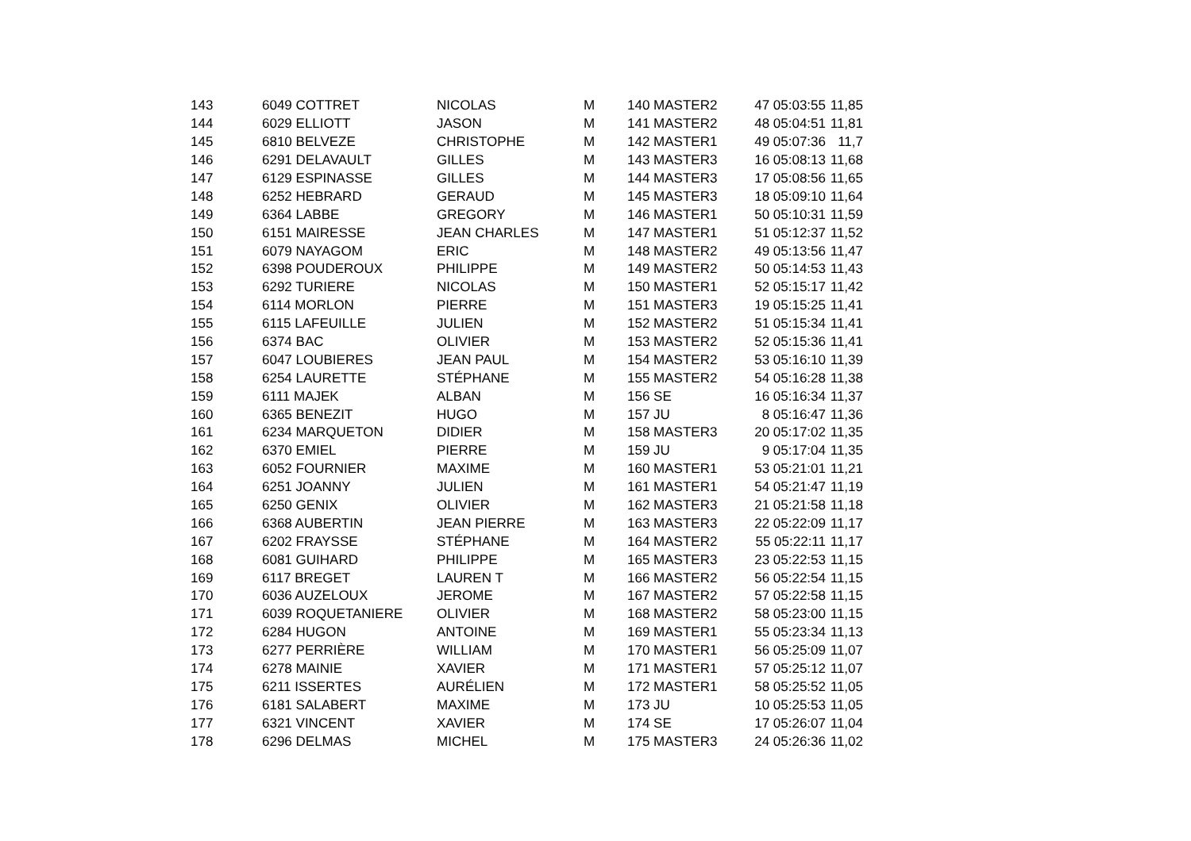| 143 | 6049 COTTRET | NICOLAS | M | 140 MASTER2 | 47 05:03:55 | 11,85 |
| 144 | 6029 ELLIOTT | JASON | M | 141 MASTER2 | 48 05:04:51 | 11,81 |
| 145 | 6810 BELVEZE | CHRISTOPHE | M | 142 MASTER1 | 49 05:07:36 | 11,7 |
| 146 | 6291 DELAVAULT | GILLES | M | 143 MASTER3 | 16 05:08:13 | 11,68 |
| 147 | 6129 ESPINASSE | GILLES | M | 144 MASTER3 | 17 05:08:56 | 11,65 |
| 148 | 6252 HEBRARD | GERAUD | M | 145 MASTER3 | 18 05:09:10 | 11,64 |
| 149 | 6364 LABBE | GREGORY | M | 146 MASTER1 | 50 05:10:31 | 11,59 |
| 150 | 6151 MAIRESSE | JEAN CHARLES | M | 147 MASTER1 | 51 05:12:37 | 11,52 |
| 151 | 6079 NAYAGOM | ERIC | M | 148 MASTER2 | 49 05:13:56 | 11,47 |
| 152 | 6398 POUDEROUX | PHILIPPE | M | 149 MASTER2 | 50 05:14:53 | 11,43 |
| 153 | 6292 TURIERE | NICOLAS | M | 150 MASTER1 | 52 05:15:17 | 11,42 |
| 154 | 6114 MORLON | PIERRE | M | 151 MASTER3 | 19 05:15:25 | 11,41 |
| 155 | 6115 LAFEUILLE | JULIEN | M | 152 MASTER2 | 51 05:15:34 | 11,41 |
| 156 | 6374 BAC | OLIVIER | M | 153 MASTER2 | 52 05:15:36 | 11,41 |
| 157 | 6047 LOUBIERES | JEAN PAUL | M | 154 MASTER2 | 53 05:16:10 | 11,39 |
| 158 | 6254 LAURETTE | STÉPHANE | M | 155 MASTER2 | 54 05:16:28 | 11,38 |
| 159 | 6111 MAJEK | ALBAN | M | 156 SE | 16 05:16:34 | 11,37 |
| 160 | 6365 BENEZIT | HUGO | M | 157 JU | 8 05:16:47 | 11,36 |
| 161 | 6234 MARQUETON | DIDIER | M | 158 MASTER3 | 20 05:17:02 | 11,35 |
| 162 | 6370 EMIEL | PIERRE | M | 159 JU | 9 05:17:04 | 11,35 |
| 163 | 6052 FOURNIER | MAXIME | M | 160 MASTER1 | 53 05:21:01 | 11,21 |
| 164 | 6251 JOANNY | JULIEN | M | 161 MASTER1 | 54 05:21:47 | 11,19 |
| 165 | 6250 GENIX | OLIVIER | M | 162 MASTER3 | 21 05:21:58 | 11,18 |
| 166 | 6368 AUBERTIN | JEAN PIERRE | M | 163 MASTER3 | 22 05:22:09 | 11,17 |
| 167 | 6202 FRAYSSE | STÉPHANE | M | 164 MASTER2 | 55 05:22:11 | 11,17 |
| 168 | 6081 GUIHARD | PHILIPPE | M | 165 MASTER3 | 23 05:22:53 | 11,15 |
| 169 | 6117 BREGET | LAUREN T | M | 166 MASTER2 | 56 05:22:54 | 11,15 |
| 170 | 6036 AUZELOUX | JEROME | M | 167 MASTER2 | 57 05:22:58 | 11,15 |
| 171 | 6039 ROQUETANIERE | OLIVIER | M | 168 MASTER2 | 58 05:23:00 | 11,15 |
| 172 | 6284 HUGON | ANTOINE | M | 169 MASTER1 | 55 05:23:34 | 11,13 |
| 173 | 6277 PERRIÈRE | WILLIAM | M | 170 MASTER1 | 56 05:25:09 | 11,07 |
| 174 | 6278 MAINIE | XAVIER | M | 171 MASTER1 | 57 05:25:12 | 11,07 |
| 175 | 6211 ISSERTES | AURÉLIEN | M | 172 MASTER1 | 58 05:25:52 | 11,05 |
| 176 | 6181 SALABERT | MAXIME | M | 173 JU | 10 05:25:53 | 11,05 |
| 177 | 6321 VINCENT | XAVIER | M | 174 SE | 17 05:26:07 | 11,04 |
| 178 | 6296 DELMAS | MICHEL | M | 175 MASTER3 | 24 05:26:36 | 11,02 |